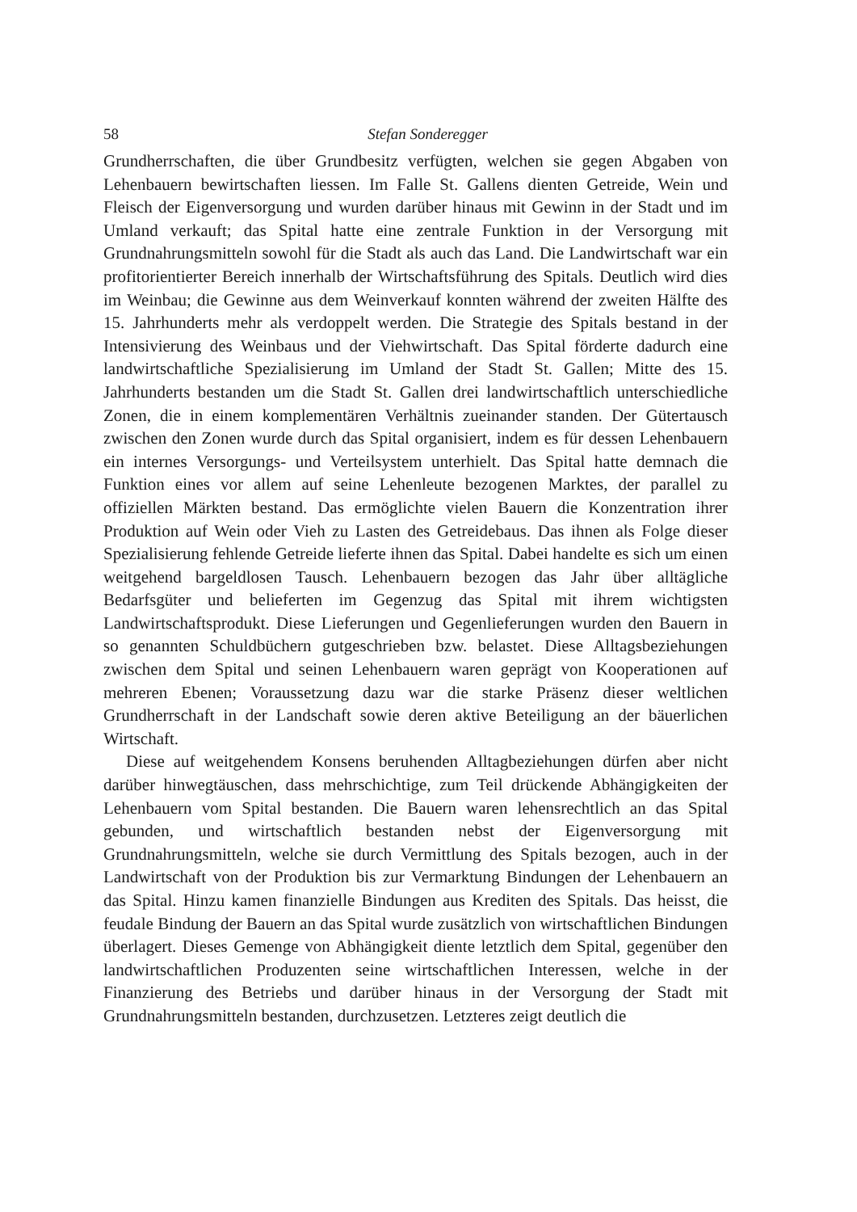58 Stefan Sonderegger
Grundherrschaften, die über Grundbesitz verfügten, welchen sie gegen Abgaben von Lehenbauern bewirtschaften liessen. Im Falle St. Gallens dienten Getreide, Wein und Fleisch der Eigenversorgung und wurden darüber hinaus mit Gewinn in der Stadt und im Umland verkauft; das Spital hatte eine zentrale Funktion in der Versorgung mit Grundnahrungsmitteln sowohl für die Stadt als auch das Land. Die Landwirtschaft war ein profitorientierter Bereich innerhalb der Wirtschaftsführung des Spitals. Deutlich wird dies im Weinbau; die Gewinne aus dem Weinverkauf konnten während der zweiten Hälfte des 15. Jahrhunderts mehr als verdoppelt werden. Die Strategie des Spitals bestand in der Intensivierung des Weinbaus und der Viehwirtschaft. Das Spital förderte dadurch eine landwirtschaftliche Spezialisierung im Umland der Stadt St. Gallen; Mitte des 15. Jahrhunderts bestanden um die Stadt St. Gallen drei landwirtschaftlich unterschiedliche Zonen, die in einem komplementären Verhältnis zueinander standen. Der Gütertausch zwischen den Zonen wurde durch das Spital organisiert, indem es für dessen Lehenbauern ein internes Versorgungs- und Verteilsystem unterhielt. Das Spital hatte demnach die Funktion eines vor allem auf seine Lehenleute bezogenen Marktes, der parallel zu offiziellen Märkten bestand. Das ermöglichte vielen Bauern die Konzentration ihrer Produktion auf Wein oder Vieh zu Lasten des Getreidebaus. Das ihnen als Folge dieser Spezialisierung fehlende Getreide lieferte ihnen das Spital. Dabei handelte es sich um einen weitgehend bargeldlosen Tausch. Lehenbauern bezogen das Jahr über alltägliche Bedarfsgüter und belieferten im Gegenzug das Spital mit ihrem wichtigsten Landwirtschaftsprodukt. Diese Lieferungen und Gegenlieferungen wurden den Bauern in so genannten Schuldbüchern gutgeschrieben bzw. belastet. Diese Alltagsbeziehungen zwischen dem Spital und seinen Lehenbauern waren geprägt von Kooperationen auf mehreren Ebenen; Voraussetzung dazu war die starke Präsenz dieser weltlichen Grundherrschaft in der Landschaft sowie deren aktive Beteiligung an der bäuerlichen Wirtschaft.
Diese auf weitgehendem Konsens beruhenden Alltagbeziehungen dürfen aber nicht darüber hinwegtäuschen, dass mehrschichtige, zum Teil drückende Abhängigkeiten der Lehenbauern vom Spital bestanden. Die Bauern waren lehensrechtlich an das Spital gebunden, und wirtschaftlich bestanden nebst der Eigenversorgung mit Grundnahrungsmitteln, welche sie durch Vermittlung des Spitals bezogen, auch in der Landwirtschaft von der Produktion bis zur Vermarktung Bindungen der Lehenbauern an das Spital. Hinzu kamen finanzielle Bindungen aus Krediten des Spitals. Das heisst, die feudale Bindung der Bauern an das Spital wurde zusätzlich von wirtschaftlichen Bindungen überlagert. Dieses Gemenge von Abhängigkeit diente letztlich dem Spital, gegenüber den landwirtschaftlichen Produzenten seine wirtschaftlichen Interessen, welche in der Finanzierung des Betriebs und darüber hinaus in der Versorgung der Stadt mit Grundnahrungsmitteln bestanden, durchzusetzen. Letzteres zeigt deutlich die